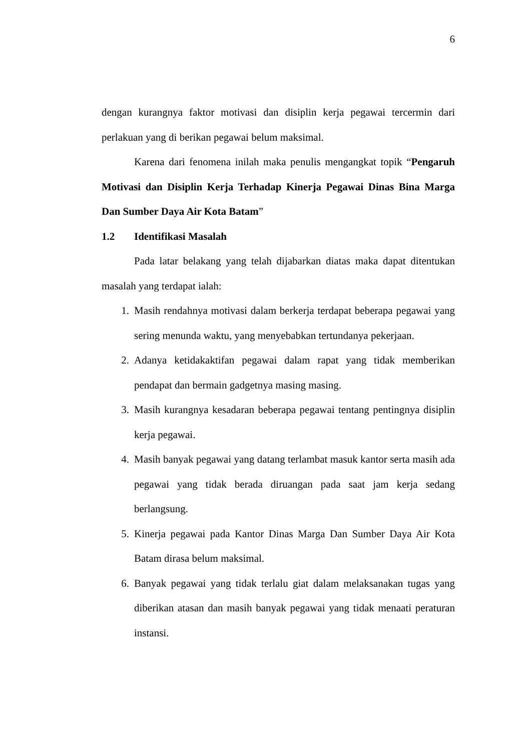6
dengan kurangnya faktor motivasi dan disiplin kerja pegawai tercermin dari perlakuan yang di berikan pegawai belum maksimal.
Karena dari fenomena inilah maka penulis mengangkat topik “Pengaruh Motivasi dan Disiplin Kerja Terhadap Kinerja Pegawai Dinas Bina Marga Dan Sumber Daya Air Kota Batam”
1.2 Identifikasi Masalah
Pada latar belakang yang telah dijabarkan diatas maka dapat ditentukan masalah yang terdapat ialah:
1. Masih rendahnya motivasi dalam berkerja terdapat beberapa pegawai yang sering menunda waktu, yang menyebabkan tertundanya pekerjaan.
2. Adanya ketidakaktifan pegawai dalam rapat yang tidak memberikan pendapat dan bermain gadgetnya masing masing.
3. Masih kurangnya kesadaran beberapa pegawai tentang pentingnya disiplin kerja pegawai.
4. Masih banyak pegawai yang datang terlambat masuk kantor serta masih ada pegawai yang tidak berada diruangan pada saat jam kerja sedang berlangsung.
5. Kinerja pegawai pada Kantor Dinas Marga Dan Sumber Daya Air Kota Batam dirasa belum maksimal.
6. Banyak pegawai yang tidak terlalu giat dalam melaksanakan tugas yang diberikan atasan dan masih banyak pegawai yang tidak menaati peraturan instansi.